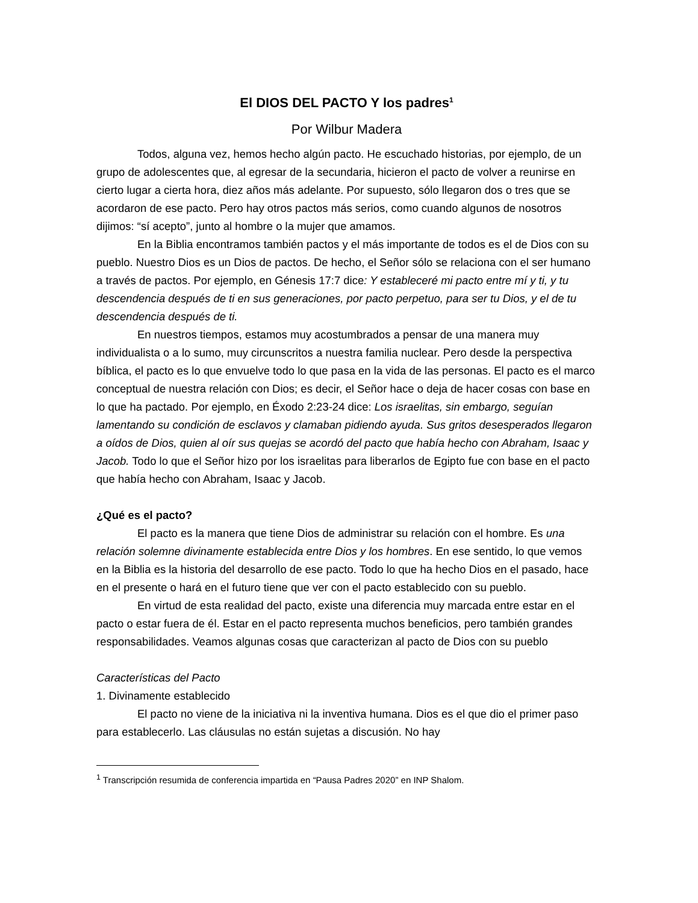El DIOS DEL PACTO Y los padres<sup>1</sup>
Por Wilbur Madera
Todos, alguna vez, hemos hecho algún pacto. He escuchado historias, por ejemplo, de un grupo de adolescentes que, al egresar de la secundaria, hicieron el pacto de volver a reunirse en cierto lugar a cierta hora, diez años más adelante. Por supuesto, sólo llegaron dos o tres que se acordaron de ese pacto. Pero hay otros pactos más serios, como cuando algunos de nosotros dijimos: “sí acepto”, junto al hombre o la mujer que amamos.
En la Biblia encontramos también pactos y el más importante de todos es el de Dios con su pueblo. Nuestro Dios es un Dios de pactos. De hecho, el Señor sólo se relaciona con el ser humano a través de pactos. Por ejemplo, en Génesis 17:7 dice: Y estableceré mi pacto entre mí y ti, y tu descendencia después de ti en sus generaciones, por pacto perpetuo, para ser tu Dios, y el de tu descendencia después de ti.
En nuestros tiempos, estamos muy acostumbrados a pensar de una manera muy individualista o a lo sumo, muy circunscritos a nuestra familia nuclear. Pero desde la perspectiva bíblica, el pacto es lo que envuelve todo lo que pasa en la vida de las personas. El pacto es el marco conceptual de nuestra relación con Dios; es decir, el Señor hace o deja de hacer cosas con base en lo que ha pactado. Por ejemplo, en Éxodo 2:23-24 dice: Los israelitas, sin embargo, seguían lamentando su condición de esclavos y clamaban pidiendo ayuda. Sus gritos desesperados llegaron a oídos de Dios, quien al oír sus quejas se acordó del pacto que había hecho con Abraham, Isaac y Jacob. Todo lo que el Señor hizo por los israelitas para liberarlos de Egipto fue con base en el pacto que había hecho con Abraham, Isaac y Jacob.
¿Qué es el pacto?
El pacto es la manera que tiene Dios de administrar su relación con el hombre. Es una relación solemne divinamente establecida entre Dios y los hombres. En ese sentido, lo que vemos en la Biblia es la historia del desarrollo de ese pacto. Todo lo que ha hecho Dios en el pasado, hace en el presente o hará en el futuro tiene que ver con el pacto establecido con su pueblo.
En virtud de esta realidad del pacto, existe una diferencia muy marcada entre estar en el pacto o estar fuera de él. Estar en el pacto representa muchos beneficios, pero también grandes responsabilidades. Veamos algunas cosas que caracterizan al pacto de Dios con su pueblo
Características del Pacto
1. Divinamente establecido
El pacto no viene de la iniciativa ni la inventiva humana. Dios es el que dio el primer paso para establecerlo. Las cláusulas no están sujetas a discusión. No hay
<sup>1</sup> Transcripción resumida de conferencia impartida en “Pausa Padres 2020” en INP Shalom.